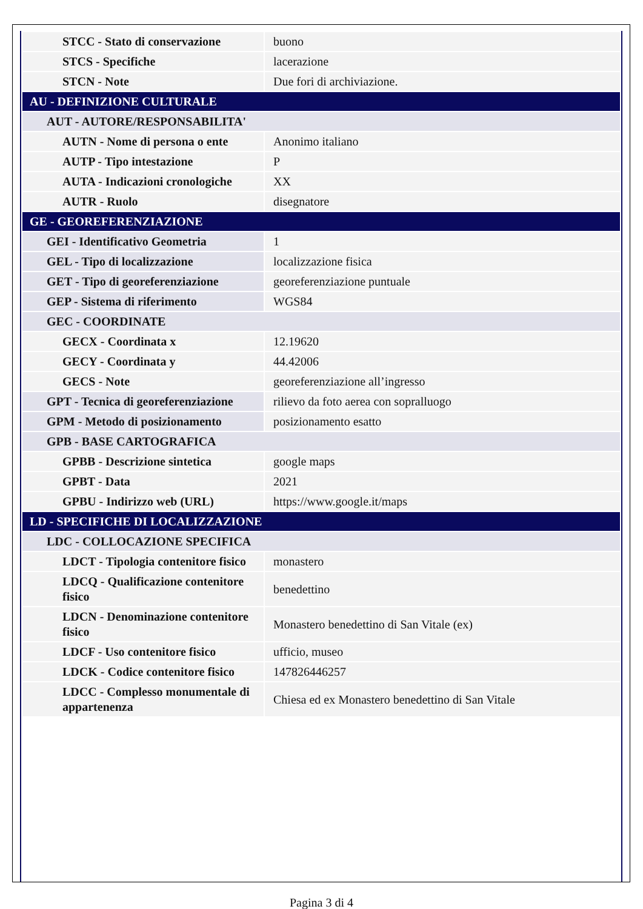| STCC - Stato di conservazione | buono |
| STCS - Specifiche | lacerazione |
| STCN - Note | Due fori di archiviazione. |
| AU - DEFINIZIONE CULTURALE | |
| AUT - AUTORE/RESPONSABILITA' | |
| AUTN - Nome di persona o ente | Anonimo italiano |
| AUTP - Tipo intestazione | P |
| AUTA - Indicazioni cronologiche | XX |
| AUTR - Ruolo | disegnatore |
| GE - GEOREFERENZIAZIONE | |
| GEI - Identificativo Geometria | 1 |
| GEL - Tipo di localizzazione | localizzazione fisica |
| GET - Tipo di georeferenziazione | georeferenziazione puntuale |
| GEP - Sistema di riferimento | WGS84 |
| GEC - COORDINATE | |
| GECX - Coordinata x | 12.19620 |
| GECY - Coordinata y | 44.42006 |
| GECS - Note | georeferenziazione all’ingresso |
| GPT - Tecnica di georeferenziazione | rilievo da foto aerea con sopralluogo |
| GPM - Metodo di posizionamento | posizionamento esatto |
| GPB - BASE CARTOGRAFICA | |
| GPBB - Descrizione sintetica | google maps |
| GPBT - Data | 2021 |
| GPBU - Indirizzo web (URL) | https://www.google.it/maps |
| LD - SPECIFICHE DI LOCALIZZAZIONE | |
| LDC - COLLOCAZIONE SPECIFICA | |
| LDCT - Tipologia contenitore fisico | monastero |
| LDCQ - Qualificazione contenitore fisico | benedettino |
| LDCN - Denominazione contenitore fisico | Monastero benedettino di San Vitale (ex) |
| LDCF - Uso contenitore fisico | ufficio, museo |
| LDCK - Codice contenitore fisico | 147826446257 |
| LDCC - Complesso monumentale di appartenenza | Chiesa ed ex Monastero benedettino di San Vitale |
Pagina 3 di 4